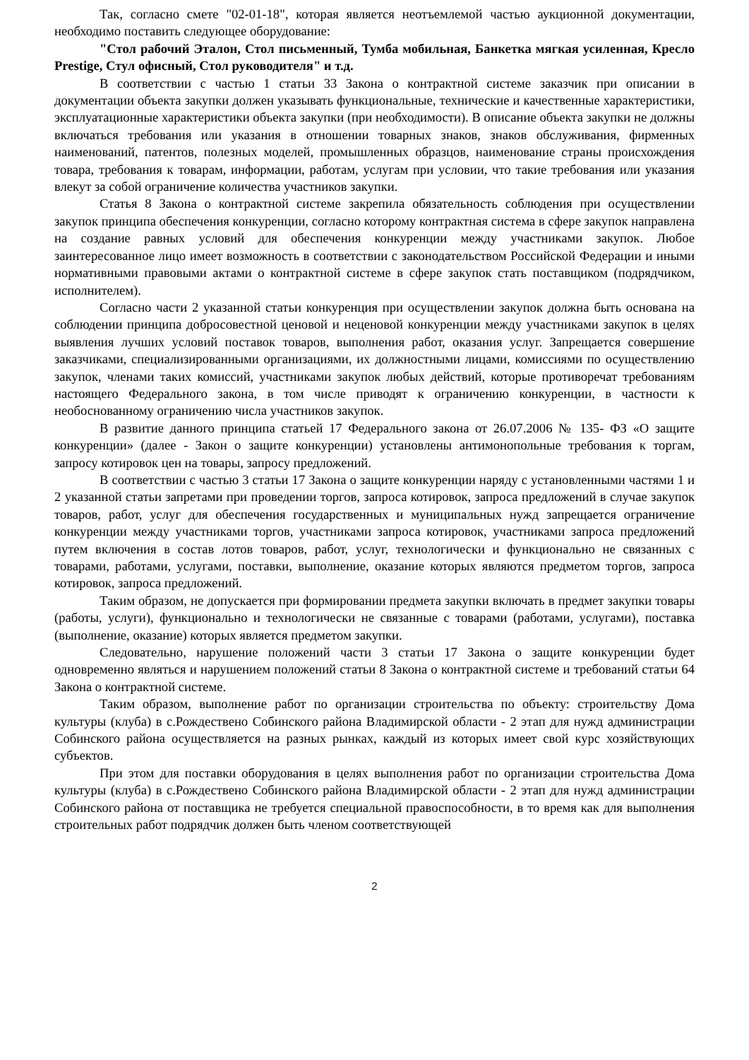Так, согласно смете "02-01-18", которая является неотъемлемой частью аукционной документации, необходимо поставить следующее оборудование:
"Стол рабочий Эталон, Стол письменный, Тумба мобильная, Банкетка мягкая усиленная, Кресло Prestige, Стул офисный, Стол руководителя" и т.д.
В соответствии с частью 1 статьи 33 Закона о контрактной системе заказчик при описании в документации объекта закупки должен указывать функциональные, технические и качественные характеристики, эксплуатационные характеристики объекта закупки (при необходимости). В описание объекта закупки не должны включаться требования или указания в отношении товарных знаков, знаков обслуживания, фирменных наименований, патентов, полезных моделей, промышленных образцов, наименование страны происхождения товара, требования к товарам, информации, работам, услугам при условии, что такие требования или указания влекут за собой ограничение количества участников закупки.
Статья 8 Закона о контрактной системе закрепила обязательность соблюдения при осуществлении закупок принципа обеспечения конкуренции, согласно которому контрактная система в сфере закупок направлена на создание равных условий для обеспечения конкуренции между участниками закупок. Любое заинтересованное лицо имеет возможность в соответствии с законодательством Российской Федерации и иными нормативными правовыми актами о контрактной системе в сфере закупок стать поставщиком (подрядчиком, исполнителем).
Согласно части 2 указанной статьи конкуренция при осуществлении закупок должна быть основана на соблюдении принципа добросовестной ценовой и неценовой конкуренции между участниками закупок в целях выявления лучших условий поставок товаров, выполнения работ, оказания услуг. Запрещается совершение заказчиками, специализированными организациями, их должностными лицами, комиссиями по осуществлению закупок, членами таких комиссий, участниками закупок любых действий, которые противоречат требованиям настоящего Федерального закона, в том числе приводят к ограничению конкуренции, в частности к необоснованному ограничению числа участников закупок.
В развитие данного принципа статьей 17 Федерального закона от 26.07.2006 № 135- ФЗ «О защите конкуренции» (далее - Закон о защите конкуренции) установлены антимонопольные требования к торгам, запросу котировок цен на товары, запросу предложений.
В соответствии с частью 3 статьи 17 Закона о защите конкуренции наряду с установленными частями 1 и 2 указанной статьи запретами при проведении торгов, запроса котировок, запроса предложений в случае закупок товаров, работ, услуг для обеспечения государственных и муниципальных нужд запрещается ограничение конкуренции между участниками торгов, участниками запроса котировок, участниками запроса предложений путем включения в состав лотов товаров, работ, услуг, технологически и функционально не связанных с товарами, работами, услугами, поставки, выполнение, оказание которых являются предметом торгов, запроса котировок, запроса предложений.
Таким образом, не допускается при формировании предмета закупки включать в предмет закупки товары (работы, услуги), функционально и технологически не связанные с товарами (работами, услугами), поставка (выполнение, оказание) которых является предметом закупки.
Следовательно, нарушение положений части 3 статьи 17 Закона о защите конкуренции будет одновременно являться и нарушением положений статьи 8 Закона о контрактной системе и требований статьи 64 Закона о контрактной системе.
Таким образом, выполнение работ по организации строительства по объекту: строительству Дома культуры (клуба) в с.Рождествено Собинского района Владимирской области - 2 этап для нужд администрации Собинского района осуществляется на разных рынках, каждый из которых имеет свой курс хозяйствующих субъектов.
При этом для поставки оборудования в целях выполнения работ по организации строительства Дома культуры (клуба) в с.Рождествено Собинского района Владимирской области - 2 этап для нужд администрации Собинского района от поставщика не требуется специальной правоспособности, в то время как для выполнения строительных работ подрядчик должен быть членом соответствующей
2